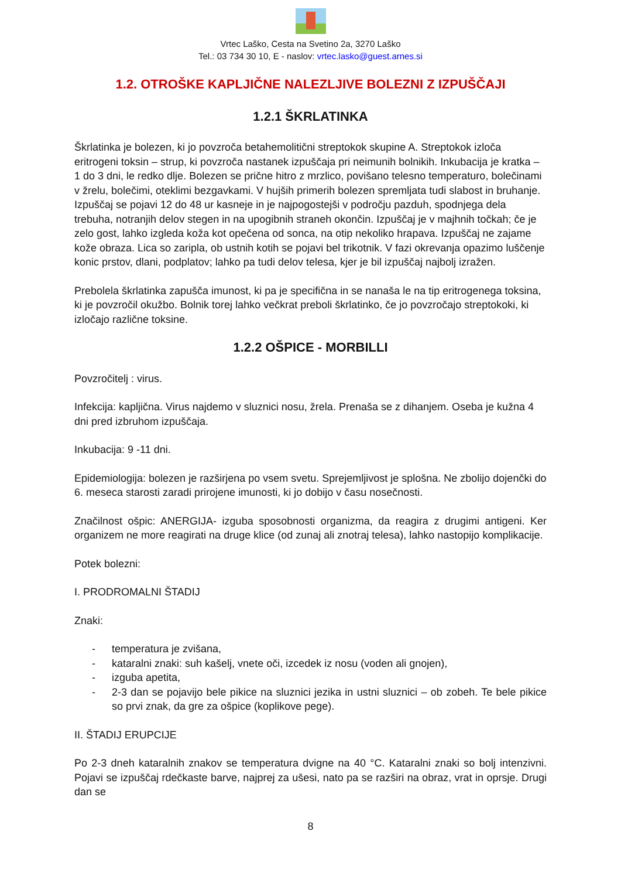Vrtec Laško, Cesta na Svetino 2a, 3270 Laško
Tel.: 03 734 30 10, E - naslov: vrtec.lasko@guest.arnes.si
1.2. OTROŠKE KAPLJIČNE NALEZLJIVE BOLEZNI Z IZPUŠČAJI
1.2.1 ŠKRLATINKA
Škrlatinka je bolezen, ki jo povzroča betahemolitični streptokok skupine A. Streptokok izloča eritrogeni toksin – strup, ki povzroča nastanek izpuščaja pri neimunih bolnikih. Inkubacija je kratka – 1 do 3 dni, le redko dlje. Bolezen se prične hitro z mrzlico, povišano telesno temperaturo, bolečinami v žrelu, bolečimi, oteklimi bezgavkami. V hujših primerih bolezen spremljata tudi slabost in bruhanje. Izpuščaj se pojavi 12 do 48 ur kasneje in je najpogostejši v področju pazduh, spodnjega dela trebuha, notranjih delov stegen in na upogibnih straneh okončin. Izpuščaj je v majhnih točkah; če je zelo gost, lahko izgleda koža kot opečena od sonca, na otip nekoliko hrapava. Izpuščaj ne zajame kože obraza. Lica so zaripla, ob ustnih kotih se pojavi bel trikotnik. V fazi okrevanja opazimo luščenje konic prstov, dlani, podplatov; lahko pa tudi delov telesa, kjer je bil izpuščaj najbolj izražen.
Prebolela škrlatinka zapušča imunost, ki pa je specifična in se nanaša le na tip eritrogenega toksina, ki je povzročil okužbo. Bolnik torej lahko večkrat preboli škrlatinko, če jo povzročajo streptokoki, ki izločajo različne toksine.
1.2.2 OŠPICE - MORBILLI
Povzročitelj : virus.
Infekcija: kapljična. Virus najdemo v sluznici nosu, žrela. Prenaša se z dihanjem. Oseba je kužna 4 dni pred izbruhom izpuščaja.
Inkubacija: 9 -11 dni.
Epidemiologija: bolezen je razširjena po vsem svetu. Sprejemljivost je splošna. Ne zbolijo dojenčki do 6. meseca starosti zaradi prirojene imunosti, ki jo dobijo v času nosečnosti.
Značilnost ošpic: ANERGIJA- izguba sposobnosti organizma, da reagira z drugimi antigeni. Ker organizem ne more reagirati na druge klice (od zunaj ali znotraj telesa), lahko nastopijo komplikacije.
Potek bolezni:
I. PRODROMALNI ŠTADIJ
Znaki:
- temperatura je zvišana,
- kataralni znaki: suh kašelj, vnete oči, izcedek iz nosu (voden ali gnojen),
- izguba apetita,
- 2-3 dan se pojavijo bele pikice na sluznici jezika in ustni sluznici – ob zobeh. Te bele pikice so prvi znak, da gre za ošpice (koplikove pege).
II. ŠTADIJ ERUPCIJE
Po 2-3 dneh kataralnih znakov se temperatura dvigne na 40 °C. Kataralni znaki so bolj intenzivni. Pojavi se izpuščaj rdečkaste barve, najprej za ušesi, nato pa se razširi na obraz, vrat in oprsje. Drugi dan se
8